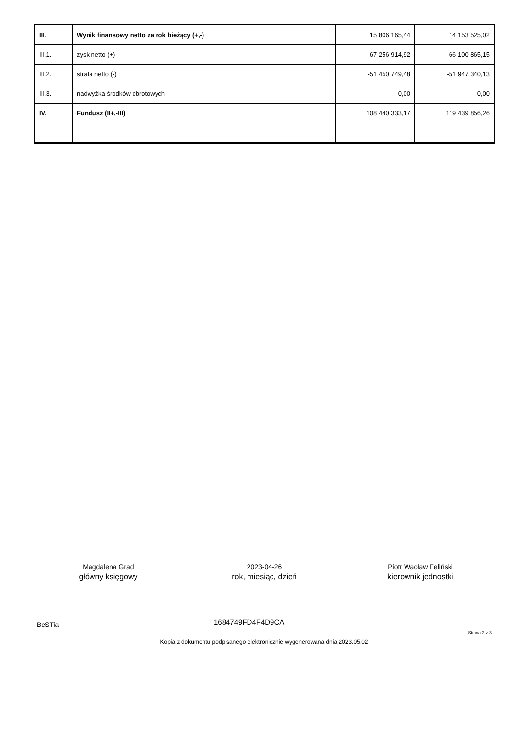| III. | Wynik finansowy netto za rok bieżący (+,-) | 15 806 165,44 | 14 153 525,02 |
| III.1. | zysk netto (+) | 67 256 914,92 | 66 100 865,15 |
| III.2. | strata netto (-) | -51 450 749,48 | -51 947 340,13 |
| III.3. | nadwyżka środków obrotowych | 0,00 | 0,00 |
| IV. | Fundusz (II+,-III) | 108 440 333,17 | 119 439 856,26 |
Magdalena Grad
główny księgowy
2023-04-26
rok, miesiąc, dzień
Piotr Wacław Feliński
kierownik jednostki
BeSTia 1684749FD4F4D9CA
Strona 2 z 3
Kopia z dokumentu podpisanego elektronicznie wygenerowana dnia 2023.05.02